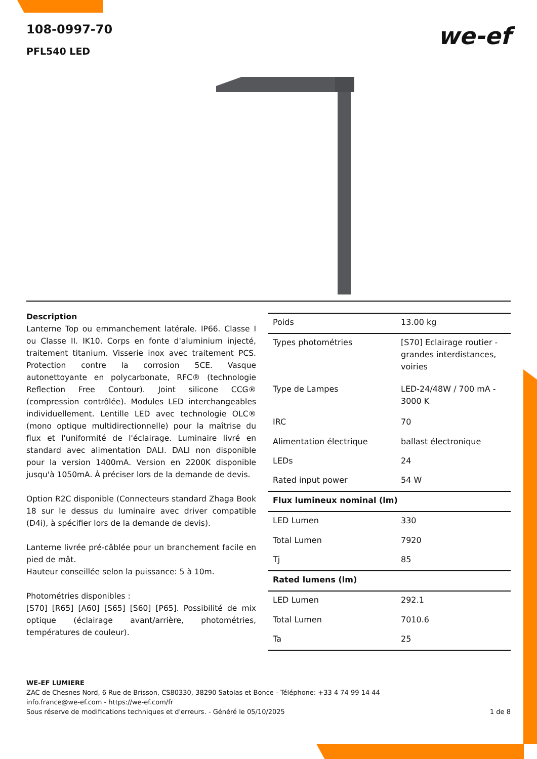108-0997-70
PFL540 LED
we-ef
Description
Lanterne Top ou emmanchement latérale. IP66. Classe I ou Classe II. IK10. Corps en fonte d'aluminium injecté, traitement titanium. Visserie inox avec traitement PCS. Protection contre la corrosion 5CE. Vasque autonettoyante en polycarbonate, RFC® (technologie Reflection Free Contour). Joint silicone CCG® (compression contrôlée). Modules LED interchangeables individuellement. Lentille LED avec technologie OLC® (mono optique multidirectionnelle) pour la maîtrise du flux et l'uniformité de l'éclairage. Luminaire livré en standard avec alimentation DALI. DALI non disponible pour la version 1400mA. Version en 2200K disponible jusqu'à 1050mA. À préciser lors de la demande de devis.
Option R2C disponible (Connecteurs standard Zhaga Book 18 sur le dessus du luminaire avec driver compatible (D4i), à spécifier lors de la demande de devis).
Lanterne livrée pré-câblée pour un branchement facile en pied de mât.
Hauteur conseillée selon la puissance: 5 à 10m.
Photométries disponibles :
[S70] [R65] [A60] [S65] [S60] [P65]. Possibilité de mix optique (éclairage avant/arrière, photométries, températures de couleur).
| Poids | 13.00 kg |
| Types photométries | [S70] Eclairage routier - grandes interdistances, voiries |
| Type de Lampes | LED-24/48W / 700 mA - 3000 K |
| IRC | 70 |
| Alimentation électrique | ballast électronique |
| LEDs | 24 |
| Rated input power | 54 W |
| Flux lumineux nominal (lm) | |
| LED Lumen | 330 |
| Total Lumen | 7920 |
| Tj | 85 |
| Rated lumens (lm) | |
| LED Lumen | 292.1 |
| Total Lumen | 7010.6 |
| Ta | 25 |
WE-EF LUMIERE
ZAC de Chesnes Nord, 6 Rue de Brisson, CS80330, 38290 Satolas et Bonce - Téléphone: +33 4 74 99 14 44
info.france@we-ef.com - https://we-ef.com/fr
Sous réserve de modifications techniques et d'erreurs. - Généré le 05/10/2025 1 de 8